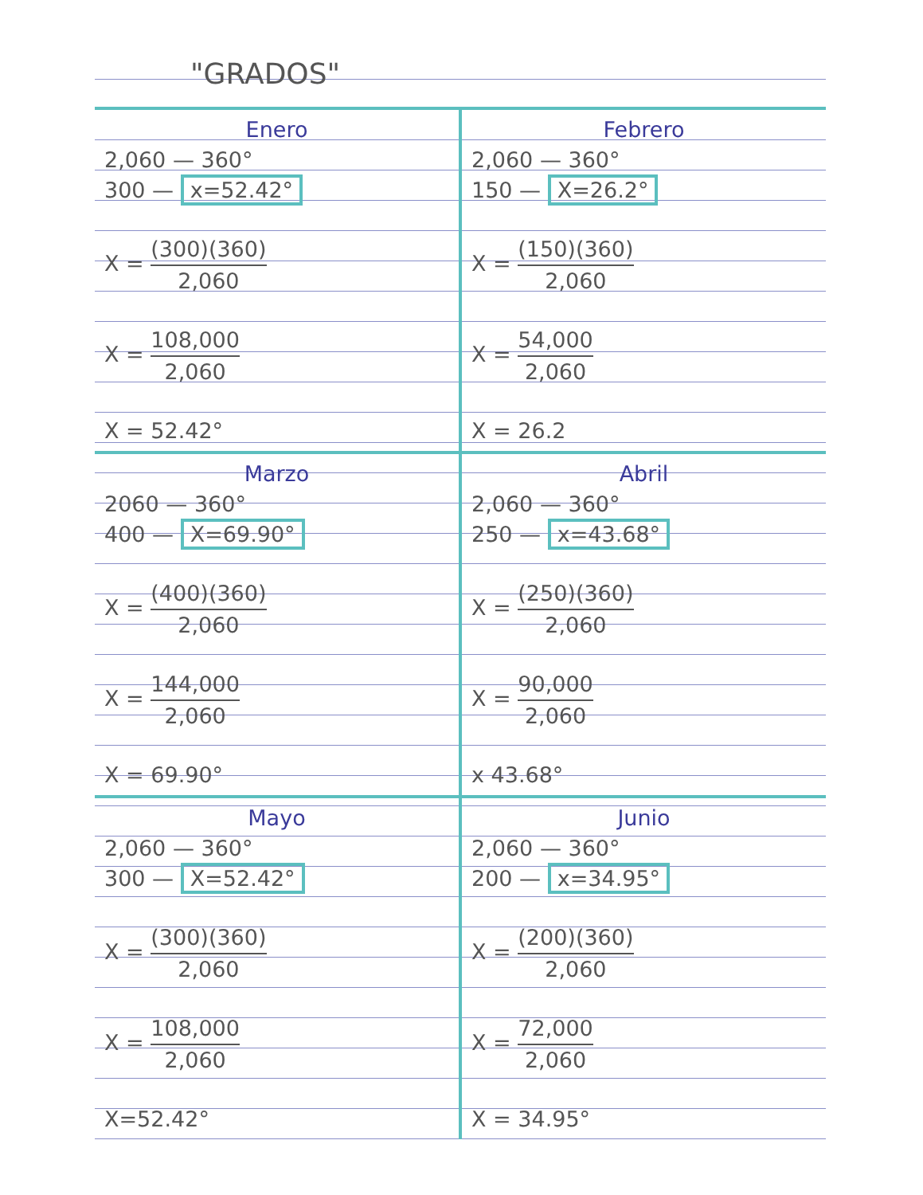"GRADOS"
Enero
2,060 — 360°
300 — x=52.42°
X = (300)(360) 2,060
X = 108,000 2,060
X = 52.42°
Febrero
2,060 — 360°
150 — X=26.2°
X = (150)(360) 2,060
X = 54,000 2,060
X = 26.2
Marzo
2060 — 360°
400 — X=69.90°
X = (400)(360) 2,060
X = 144,000 2,060
X = 69.90°
Abril
2,060 — 360°
250 — x=43.68°
X = (250)(360) 2,060
X = 90,000 2,060
x 43.68°
Mayo
2,060 — 360°
300 — X=52.42°
X = (300)(360) 2,060
X = 108,000 2,060
X=52.42°
Junio
2,060 — 360°
200 — x=34.95°
X = (200)(360) 2,060
X = 72,000 2,060
X = 34.95°